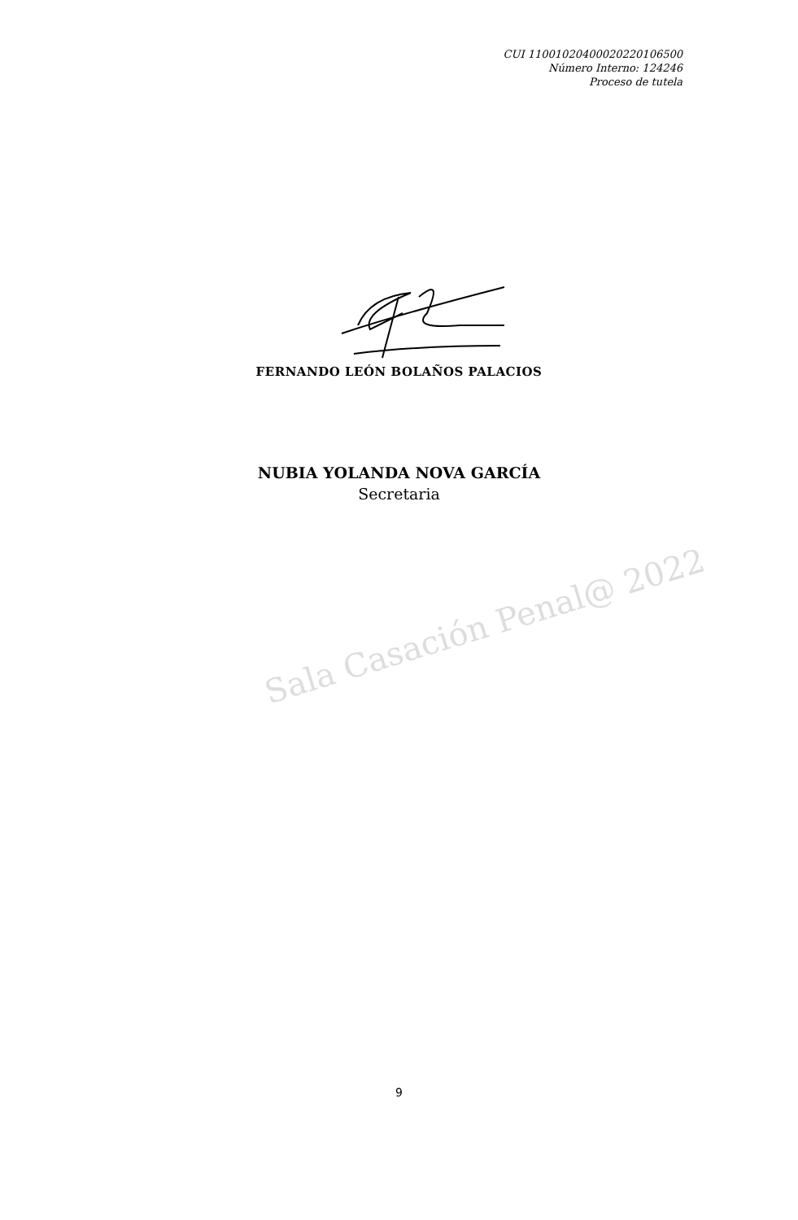CUI 11001020400020220106500
Número Interno: 124246
Proceso de tutela
FERNANDO LEÓN BOLAÑOS PALACIOS
NUBIA YOLANDA NOVA GARCÍA
Secretaria
Sala Casación Penal@ 2022
9